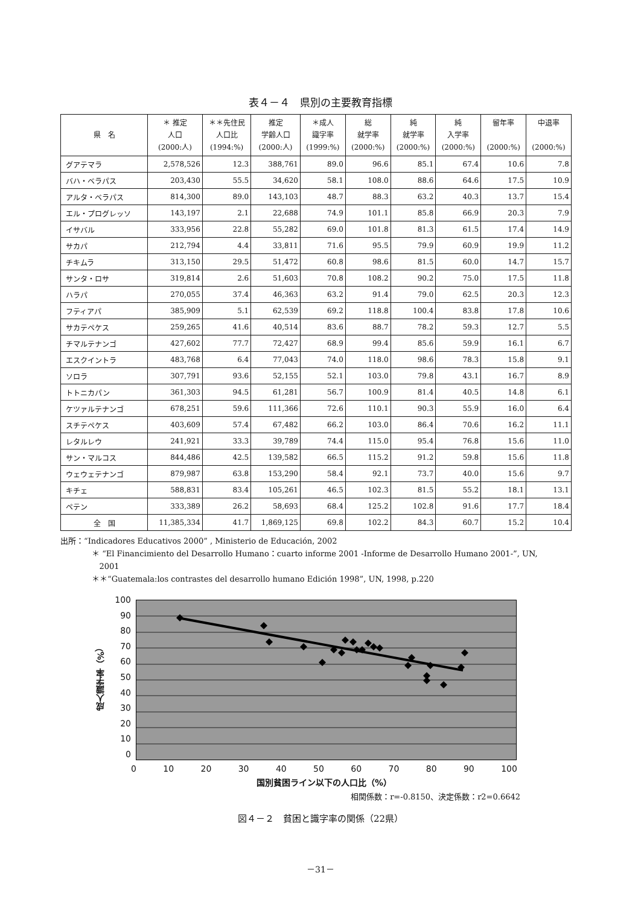表４－４　県別の主要教育指標
| 県 名 | ＊ 推定 人口 (2000:人) | ＊＊先住民 人口比 (1994:%) | 推定 学齢人口 (2000:人) | ＊成人 識字率 (1999:%) | 総 就学率 (2000:%) | 純 就学率 (2000:%) | 純 入学率 (2000:%) | 留年率 (2000:%) | 中退率 (2000:%) |
| --- | --- | --- | --- | --- | --- | --- | --- | --- | --- |
| グアテマラ | 2,578,526 | 12.3 | 388,761 | 89.0 | 96.6 | 85.1 | 67.4 | 10.6 | 7.8 |
| バハ・ベラパス | 203,430 | 55.5 | 34,620 | 58.1 | 108.0 | 88.6 | 64.6 | 17.5 | 10.9 |
| アルタ・ベラパス | 814,300 | 89.0 | 143,103 | 48.7 | 88.3 | 63.2 | 40.3 | 13.7 | 15.4 |
| エル・プログレッソ | 143,197 | 2.1 | 22,688 | 74.9 | 101.1 | 85.8 | 66.9 | 20.3 | 7.9 |
| イサバル | 333,956 | 22.8 | 55,282 | 69.0 | 101.8 | 81.3 | 61.5 | 17.4 | 14.9 |
| サカパ | 212,794 | 4.4 | 33,811 | 71.6 | 95.5 | 79.9 | 60.9 | 19.9 | 11.2 |
| チキムラ | 313,150 | 29.5 | 51,472 | 60.8 | 98.6 | 81.5 | 60.0 | 14.7 | 15.7 |
| サンタ・ロサ | 319,814 | 2.6 | 51,603 | 70.8 | 108.2 | 90.2 | 75.0 | 17.5 | 11.8 |
| ハラパ | 270,055 | 37.4 | 46,363 | 63.2 | 91.4 | 79.0 | 62.5 | 20.3 | 12.3 |
| フティアパ | 385,909 | 5.1 | 62,539 | 69.2 | 118.8 | 100.4 | 83.8 | 17.8 | 10.6 |
| サカテペケス | 259,265 | 41.6 | 40,514 | 83.6 | 88.7 | 78.2 | 59.3 | 12.7 | 5.5 |
| チマルテナンゴ | 427,602 | 77.7 | 72,427 | 68.9 | 99.4 | 85.6 | 59.9 | 16.1 | 6.7 |
| エスクイントラ | 483,768 | 6.4 | 77,043 | 74.0 | 118.0 | 98.6 | 78.3 | 15.8 | 9.1 |
| ソロラ | 307,791 | 93.6 | 52,155 | 52.1 | 103.0 | 79.8 | 43.1 | 16.7 | 8.9 |
| トトニカパン | 361,303 | 94.5 | 61,281 | 56.7 | 100.9 | 81.4 | 40.5 | 14.8 | 6.1 |
| ケツァルテナンゴ | 678,251 | 59.6 | 111,366 | 72.6 | 110.1 | 90.3 | 55.9 | 16.0 | 6.4 |
| スチテペケス | 403,609 | 57.4 | 67,482 | 66.2 | 103.0 | 86.4 | 70.6 | 16.2 | 11.1 |
| レタルレウ | 241,921 | 33.3 | 39,789 | 74.4 | 115.0 | 95.4 | 76.8 | 15.6 | 11.0 |
| サン・マルコス | 844,486 | 42.5 | 139,582 | 66.5 | 115.2 | 91.2 | 59.8 | 15.6 | 11.8 |
| ウェウェテナンゴ | 879,987 | 63.8 | 153,290 | 58.4 | 92.1 | 73.7 | 40.0 | 15.6 | 9.7 |
| キチェ | 588,831 | 83.4 | 105,261 | 46.5 | 102.3 | 81.5 | 55.2 | 18.1 | 13.1 |
| ペテン | 333,389 | 26.2 | 58,693 | 68.4 | 125.2 | 102.8 | 91.6 | 17.7 | 18.4 |
| 全 国 | 11,385,334 | 41.7 | 1,869,125 | 69.8 | 102.2 | 84.3 | 60.7 | 15.2 | 10.4 |
出所：“Indicadores Educativos 2000” , Ministerio de Educación, 2002
＊ “El Financimiento del Desarrollo Humano：cuarto informe 2001 -Informe de Desarrollo Humano 2001-”, UN,
2001
＊＊“Guatemala:los contrastes del desarrollo humano Edición 1998”, UN, 1998, p.220
成人識字率（%）
100
90
80
70
60
50
40
30
20
10
0
0 10 20 30 40 50 60 70 80 90 100
国別貧困ライン以下の人口比（%）
相関係数：r=-0.8150、決定係数：r2=0.6642
図４－２　貧困と識字率の関係（22県）
－31－